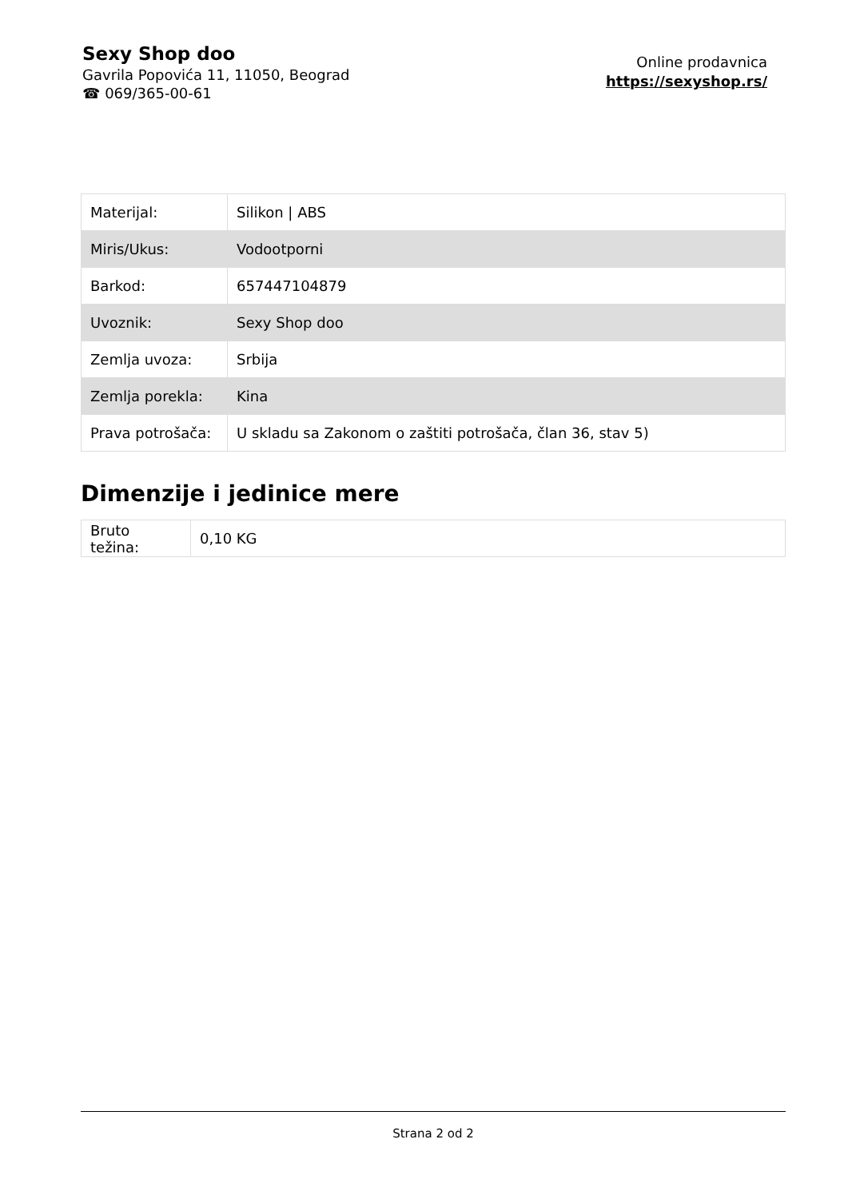Sexy Shop doo
Gavrila Popovića 11, 11050, Beograd
☎ 069/365-00-61
Online prodavnica
https://sexyshop.rs/
| Materijal: | Silikon / ABS |
| Miris/Ukus: | Vodootporni |
| Barkod: | 657447104879 |
| Uvoznik: | Sexy Shop doo |
| Zemlja uvoza: | Srbija |
| Zemlja porekla: | Kina |
| Prava potrošača: | U skladu sa Zakonom o zaštiti potrošača, član 36, stav 5) |
Dimenzije i jedinice mere
| Bruto težina: | 0,10 KG |
Strana 2 od 2